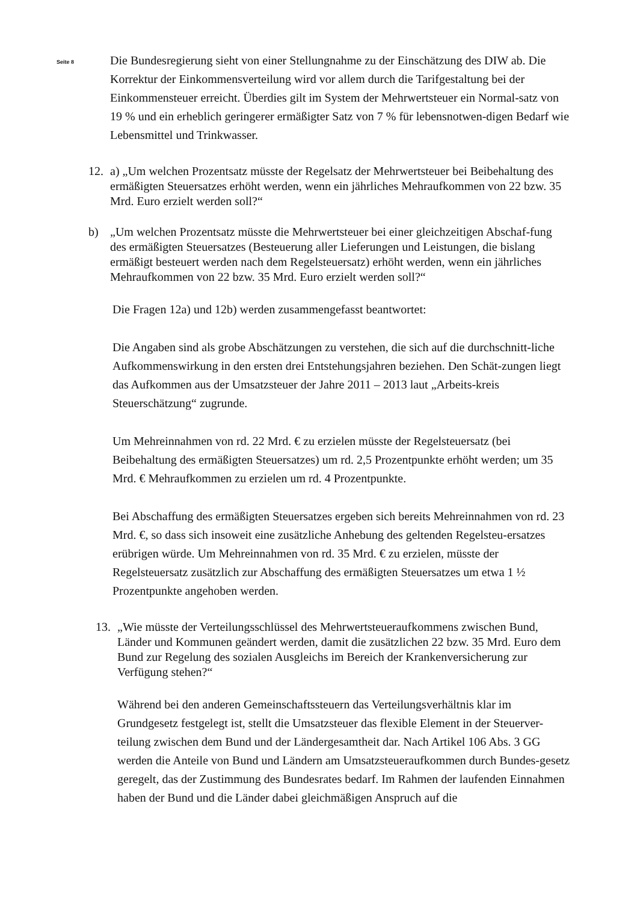Seite 8
Die Bundesregierung sieht von einer Stellungnahme zu der Einschätzung des DIW ab. Die Korrektur der Einkommensverteilung wird vor allem durch die Tarifgestaltung bei der Einkommensteuer erreicht. Überdies gilt im System der Mehrwertsteuer ein Normal-satz von 19 % und ein erheblich geringerer ermäßigter Satz von 7 % für lebensnotwen-digen Bedarf wie Lebensmittel und Trinkwasser.
12. a) „Um welchen Prozentsatz müsste der Regelsatz der Mehrwertsteuer bei Beibehaltung des ermäßigten Steuersatzes erhöht werden, wenn ein jährliches Mehraufkommen von 22 bzw. 35 Mrd. Euro erzielt werden soll?“
b) „Um welchen Prozentsatz müsste die Mehrwertsteuer bei einer gleichzeitigen Abschaf-fung des ermäßigten Steuersatzes (Besteuerung aller Lieferungen und Leistungen, die bislang ermäßigt besteuert werden nach dem Regelsteuersatz) erhöht werden, wenn ein jährliches Mehraufkommen von 22 bzw. 35 Mrd. Euro erzielt werden soll?“
Die Fragen 12a) und 12b) werden zusammengefasst beantwortet:
Die Angaben sind als grobe Abschätzungen zu verstehen, die sich auf die durchschnitt-liche Aufkommenswirkung in den ersten drei Entstehungsjahren beziehen. Den Schät-zungen liegt das Aufkommen aus der Umsatzsteuer der Jahre 2011 – 2013 laut „Arbeits-kreis Steuerschätzung“ zugrunde.
Um Mehreinnahmen von rd. 22 Mrd. € zu erzielen müsste der Regelsteuersatz (bei Beibehaltung des ermäßigten Steuersatzes) um rd. 2,5 Prozentpunkte erhöht werden; um 35 Mrd. € Mehraufkommen zu erzielen um rd. 4 Prozentpunkte.
Bei Abschaffung des ermäßigten Steuersatzes ergeben sich bereits Mehreinnahmen von rd. 23 Mrd. €, so dass sich insoweit eine zusätzliche Anhebung des geltenden Regelsteu-ersatzes erübrigen würde. Um Mehreinnahmen von rd. 35 Mrd. € zu erzielen, müsste der Regelsteuersatz zusätzlich zur Abschaffung des ermäßigten Steuersatzes um etwa 1 ½ Prozentpunkte angehoben werden.
13. „Wie müsste der Verteilungsschlüssel des Mehrwertsteueraufkommens zwischen Bund, Länder und Kommunen geändert werden, damit die zusätzlichen 22 bzw. 35 Mrd. Euro dem Bund zur Regelung des sozialen Ausgleichs im Bereich der Krankenversicherung zur Verfügung stehen?“
Während bei den anderen Gemeinschaftssteuern das Verteilungsverhältnis klar im Grundgesetz festgelegt ist, stellt die Umsatzsteuer das flexible Element in der Steuerver-teilung zwischen dem Bund und der Ländergesamtheit dar. Nach Artikel 106 Abs. 3 GG werden die Anteile von Bund und Ländern am Umsatzsteueraufkommen durch Bundes-gesetz geregelt, das der Zustimmung des Bundesrates bedarf. Im Rahmen der laufenden Einnahmen haben der Bund und die Länder dabei gleichmäßigen Anspruch auf die